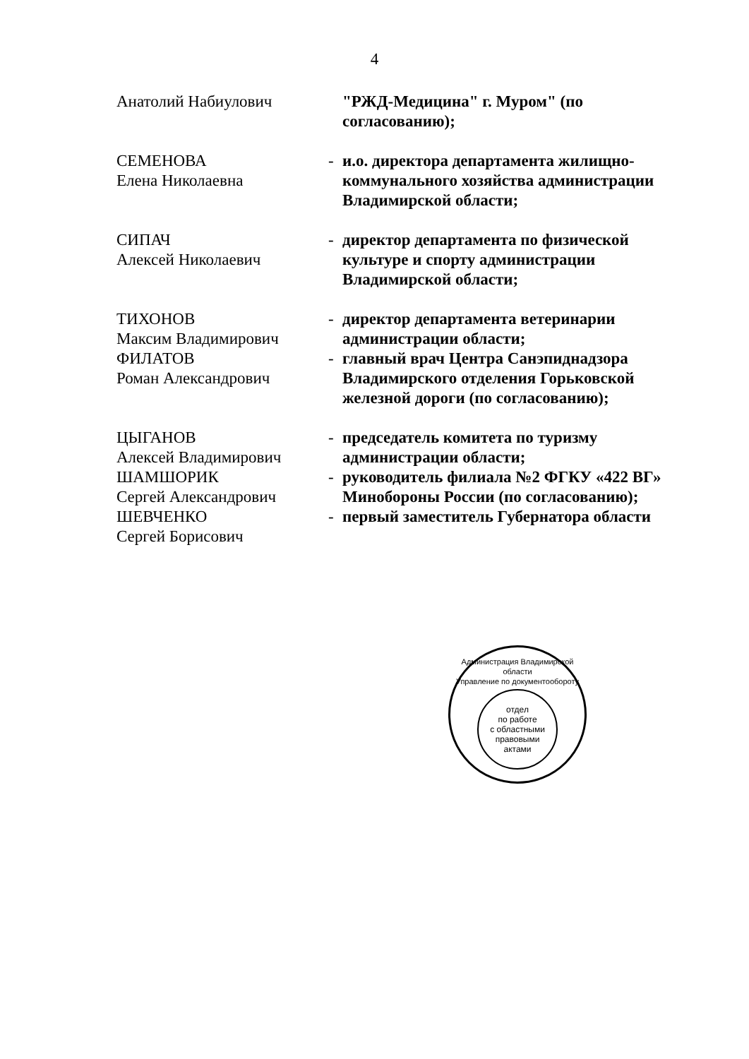4
| Анатолий Набиулович | | "РЖД-Медицина" г. Муром" (по согласованию); |
| СЕМЕНОВА Елена Николаевна | - | и.о. директора департамента жилищно-коммунального хозяйства администрации Владимирской области; |
| СИПАЧ Алексей Николаевич | - | директор департамента по физической культуре и спорту администрации Владимирской области; |
| ТИХОНОВ Максим Владимирович | - | директор департамента ветеринарии администрации области; |
| ФИЛАТОВ Роман Александрович | - | главный врач Центра Санэпиднадзора Владимирского отделения Горьковской железной дороги (по согласованию); |
| ЦЫГАНОВ Алексей Владимирович | - | председатель комитета по туризму администрации области; |
| ШАМШОРИК Сергей Александрович | - | руководитель филиала №2 ФГКУ «422 ВГ» Минобороны России (по согласованию); |
| ШЕВЧЕНКО Сергей Борисович | - | первый заместитель Губернатора области |
Администрация Владимирской области
Управление по документообороту
отдел
по работе
с областными
правовыми
актами